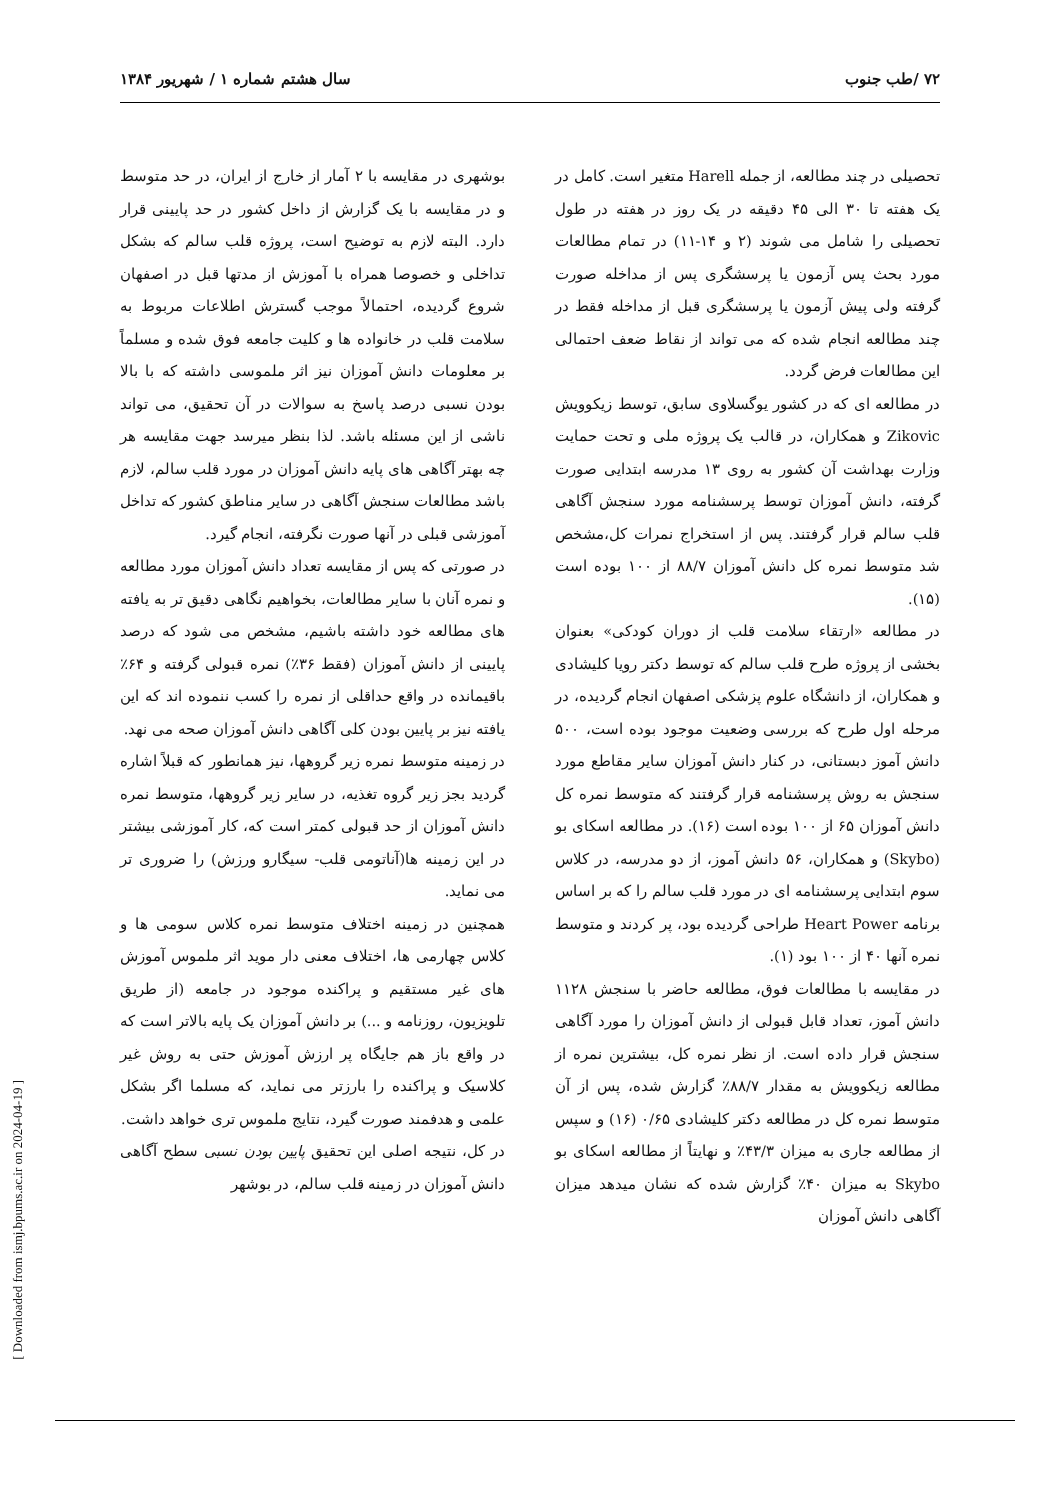۷۲ /طب جنوب سال هشتم شماره ۱ / شهریور ۱۳۸۴
تحصیلی در چند مطالعه، از جمله Harell متغیر است. کامل در یک هفته تا ۳۰ الی ۴۵ دقیقه در یک روز در هفته در طول تحصیلی را شامل می شوند (۲ و ۱۴-۱۱) در تمام مطالعات مورد بحث پس آزمون یا پرسشگری پس از مداخله صورت گرفته ولی پیش آزمون یا پرسشگری قبل از مداخله فقط در چند مطالعه انجام شده که می تواند از نقاط ضعف احتمالی این مطالعات فرض گردد.
در مطالعه ای که در کشور یوگسلاوی سابق، توسط زیکوویش Zikovic و همکاران، در قالب یک پروژه ملی و تحت حمایت وزارت بهداشت آن کشور به روی ۱۳ مدرسه ابتدایی صورت گرفته، دانش آموزان توسط پرسشنامه مورد سنجش آگاهی قلب سالم قرار گرفتند. پس از استخراج نمرات کل،مشخص شد متوسط نمره کل دانش آموزان ۸۸/۷ از ۱۰۰ بوده است (۱۵).
در مطالعه «ارتقاء سلامت قلب از دوران کودکی» بعنوان بخشی از پروژه طرح قلب سالم که توسط دکتر رویا کلیشادی و همکاران، از دانشگاه علوم پزشکی اصفهان انجام گردیده، در مرحله اول طرح که بررسی وضعیت موجود بوده است، ۵۰۰ دانش آموز دبستانی، در کنار دانش آموزان سایر مقاطع مورد سنجش به روش پرسشنامه قرار گرفتند که متوسط نمره کل دانش آموزان ۶۵ از ۱۰۰ بوده است (۱۶). در مطالعه اسکای بو (Skybo) و همکاران، ۵۶ دانش آموز، از دو مدرسه، در کلاس سوم ابتدایی پرسشنامه ای در مورد قلب سالم را که بر اساس برنامه Heart Power طراحی گردیده بود، پر کردند و متوسط نمره آنها ۴۰ از ۱۰۰ بود (۱).
در مقایسه با مطالعات فوق، مطالعه حاضر با سنجش ۱۱۲۸ دانش آموز، تعداد قابل قبولی از دانش آموزان را مورد آگاهی سنجش قرار داده است. از نظر نمره کل، بیشترین نمره از مطالعه زیکوویش به مقدار ۸۸/۷٪ گزارش شده، پس از آن متوسط نمره کل در مطالعه دکتر کلیشادی ۰/۶۵ (۱۶) و سپس از مطالعه جاری به میزان ۴۳/۳٪ و نهایتاً از مطالعه اسکای بو Skybo به میزان ۴۰٪ گزارش شده که نشان میدهد میزان آگاهی دانش آموزان
بوشهری در مقایسه با ۲ آمار از خارج از ایران، در حد متوسط و در مقایسه با یک گزارش از داخل کشور در حد پایینی قرار دارد. البته لازم به توضیح است، پروژه قلب سالم که بشکل تداخلی و خصوصا همراه با آموزش از مدتها قبل در اصفهان شروع گردیده، احتمالاً موجب گسترش اطلاعات مربوط به سلامت قلب در خانواده ها و کلیت جامعه فوق شده و مسلماً بر معلومات دانش آموزان نیز اثر ملموسی داشته که با بالا بودن نسبی درصد پاسخ به سوالات در آن تحقیق، می تواند ناشی از این مسئله باشد. لذا بنظر میرسد جهت مقایسه هر چه بهتر آگاهی های پایه دانش آموزان در مورد قلب سالم، لازم باشد مطالعات سنجش آگاهی در سایر مناطق کشور که تداخل آموزشی قبلی در آنها صورت نگرفته، انجام گیرد.
در صورتی که پس از مقایسه تعداد دانش آموزان مورد مطالعه و نمره آنان با سایر مطالعات، بخواهیم نگاهی دقیق تر به یافته های مطالعه خود داشته باشیم، مشخص می شود که درصد پایینی از دانش آموزان (فقط ۳۶٪) نمره قبولی گرفته و ۶۴٪ باقیمانده در واقع حداقلی از نمره را کسب ننموده اند که این یافته نیز بر پایین بودن کلی آگاهی دانش آموزان صحه می نهد.
در زمینه متوسط نمره زیر گروهها، نیز همانطور که قبلاً اشاره گردید بجز زیر گروه تغذیه، در سایر زیر گروهها، متوسط نمره دانش آموزان از حد قبولی کمتر است که، کار آموزشی بیشتر در این زمینه ها(آناتومی قلب- سیگارو ورزش) را ضروری تر می نماید.
همچنین در زمینه اختلاف متوسط نمره کلاس سومی ها و کلاس چهارمی ها، اختلاف معنی دار موید اثر ملموس آموزش های غیر مستقیم و پراکنده موجود در جامعه (از طریق تلویزیون، روزنامه و ...) بر دانش آموزان یک پایه بالاتر است که در واقع باز هم جایگاه پر ارزش آموزش حتی به روش غیر کلاسیک و پراکنده را بارزتر می نماید، که مسلما اگر بشکل علمی و هدفمند صورت گیرد، نتایج ملموس تری خواهد داشت.
در کل، نتیجه اصلی این تحقیق پایین بودن نسبی سطح آگاهی دانش آموزان در زمینه قلب سالم، در بوشهر
[ Downloaded from ismj.bpums.ac.ir on 2024-04-19 ]